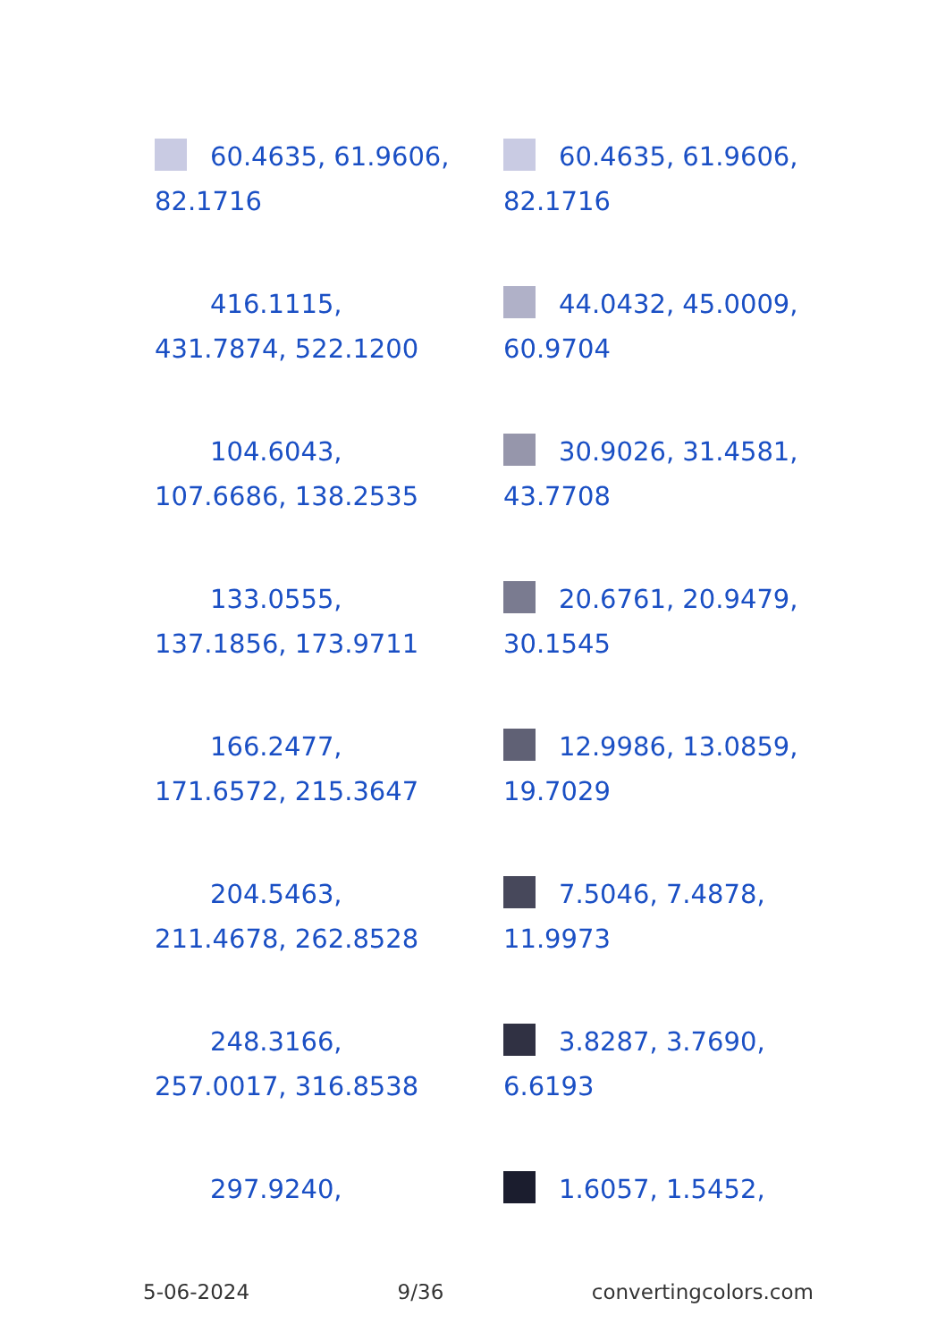60.4635, 61.9606, 82.1716
60.4635, 61.9606, 82.1716
416.1115, 431.7874, 522.1200
44.0432, 45.0009, 60.9704
104.6043, 107.6686, 138.2535
30.9026, 31.4581, 43.7708
133.0555, 137.1856, 173.9711
20.6761, 20.9479, 30.1545
166.2477, 171.6572, 215.3647
12.9986, 13.0859, 19.7029
204.5463, 211.4678, 262.8528
7.5046, 7.4878, 11.9973
248.3166, 257.0017, 316.8538
3.8287, 3.7690, 6.6193
297.9240,
1.6057, 1.5452,
5-06-2024 9/36 convertingcolors.com